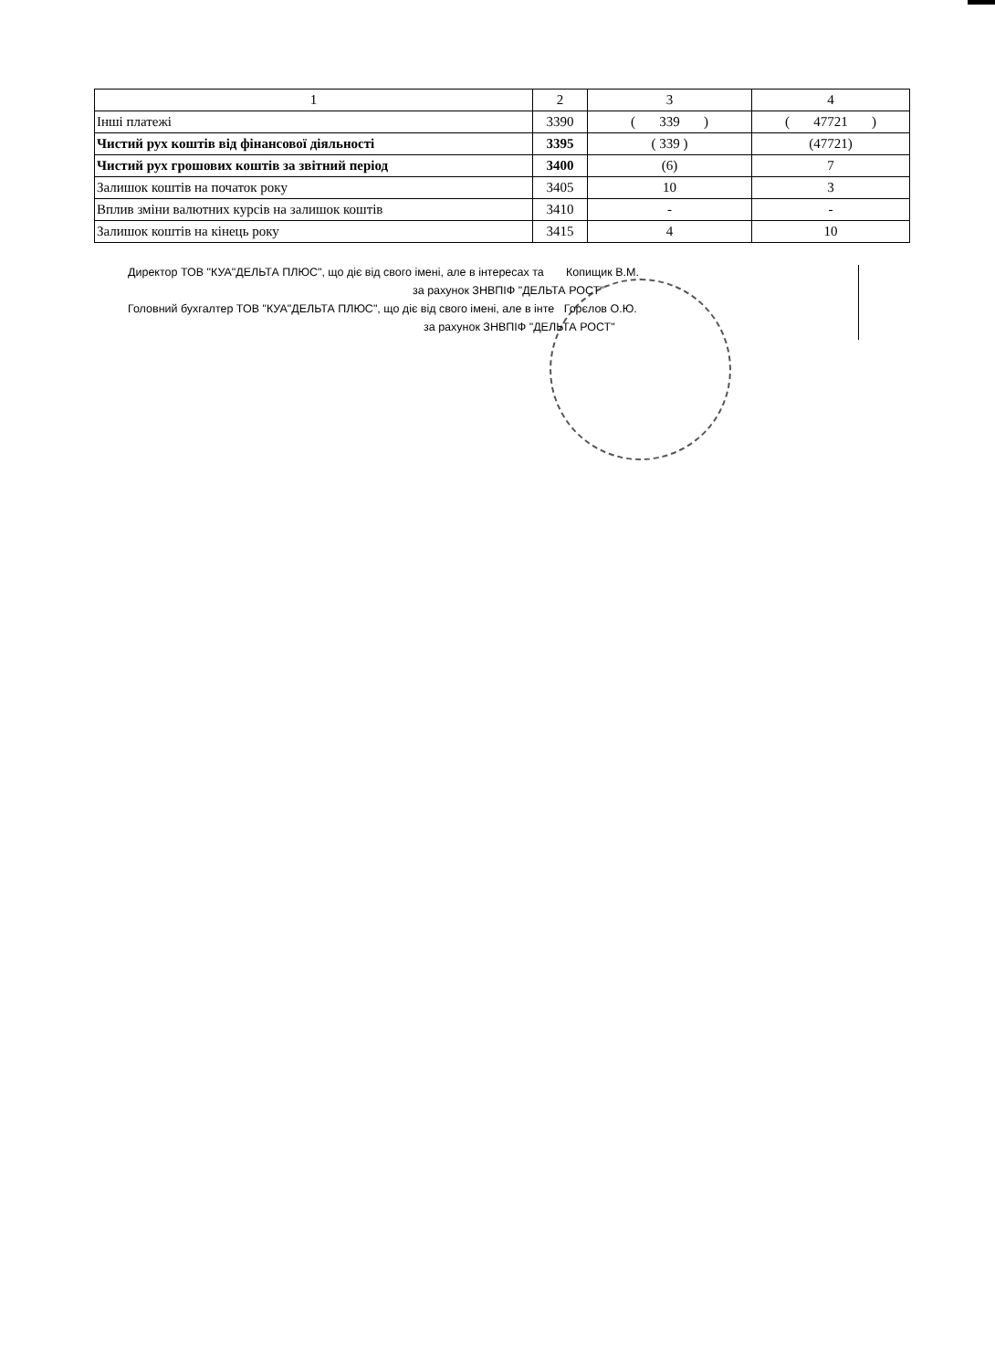| 1 | 2 | 3 | 4 |
| --- | --- | --- | --- |
| Інші платежі | 3390 | ( 339 ) | ( 47721 ) |
| Чистий рух коштів від фінансової діяльності | 3395 | ( 339 ) | (47721) |
| Чистий рух грошових коштів за звітний період | 3400 | (6) | 7 |
| Залишок коштів на початок року | 3405 | 10 | 3 |
| Вплив зміни валютних курсів на залишок коштів | 3410 | - | - |
| Залишок коштів на кінець року | 3415 | 4 | 10 |
Директор ТОВ "КУА"ДЕЛЬТА ПЛЮС", що діє від свого імені, але в інтересах та Копищик В.М.
за рахунок ЗНВПІФ "ДЕЛЬТА РОСТ"
Головний бухгалтер ТОВ "КУА"ДЕЛЬТА ПЛЮС", що діє від свого імені, але в інте Горєлов О.Ю.
за рахунок ЗНВПІФ "ДЕЛЬТА РОСТ"